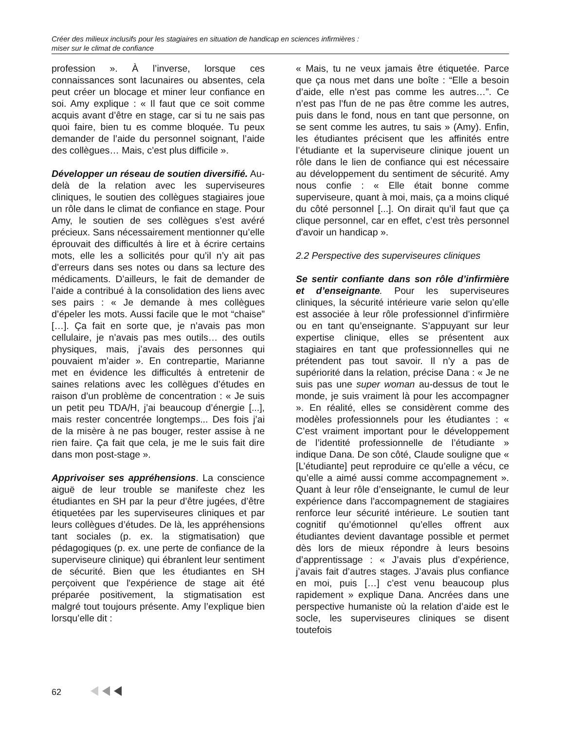Créer des milieux inclusifs pour les stagiaires en situation de handicap en sciences infirmières :
miser sur le climat de confiance
profession ». À l’inverse, lorsque ces connaissances sont lacunaires ou absentes, cela peut créer un blocage et miner leur confiance en soi. Amy explique : « Il faut que ce soit comme acquis avant d’être en stage, car si tu ne sais pas quoi faire, bien tu es comme bloquée. Tu peux demander de l’aide du personnel soignant, l’aide des collègues… Mais, c’est plus difficile ».
Développer un réseau de soutien diversifié. Au-delà de la relation avec les superviseures cliniques, le soutien des collègues stagiaires joue un rôle dans le climat de confiance en stage. Pour Amy, le soutien de ses collègues s’est avéré précieux. Sans nécessairement mentionner qu’elle éprouvait des difficultés à lire et à écrire certains mots, elle les a sollicités pour qu’il n’y ait pas d’erreurs dans ses notes ou dans sa lecture des médicaments. D’ailleurs, le fait de demander de l’aide a contribué à la consolidation des liens avec ses pairs : « Je demande à mes collègues d’épeler les mots. Aussi facile que le mot “chaise” […]. Ça fait en sorte que, je n’avais pas mon cellulaire, je n’avais pas mes outils… des outils physiques, mais, j’avais des personnes qui pouvaient m’aider ». En contrepartie, Marianne met en évidence les difficultés à entretenir de saines relations avec les collègues d’études en raison d’un problème de concentration : « Je suis un petit peu TDA/H, j’ai beaucoup d’énergie [...], mais rester concentrée longtemps... Des fois j’ai de la misère à ne pas bouger, rester assise à ne rien faire. Ça fait que cela, je me le suis fait dire dans mon post-stage ».
Apprivoiser ses appréhensions. La conscience aiguë de leur trouble se manifeste chez les étudiantes en SH par la peur d’être jugées, d’être étiquetées par les superviseures cliniques et par leurs collègues d’études. De là, les appréhensions tant sociales (p. ex. la stigmatisation) que pédagogiques (p. ex. une perte de confiance de la superviseure clinique) qui ébranlent leur sentiment de sécurité. Bien que les étudiantes en SH perçoivent que l'expérience de stage ait été préparée positivement, la stigmatisation est malgré tout toujours présente. Amy l’explique bien lorsqu’elle dit :
« Mais, tu ne veux jamais être étiquetée. Parce que ça nous met dans une boîte : “Elle a besoin d’aide, elle n’est pas comme les autres…”. Ce n’est pas l’fun de ne pas être comme les autres, puis dans le fond, nous en tant que personne, on se sent comme les autres, tu sais » (Amy). Enfin, les étudiantes précisent que les affinités entre l’étudiante et la superviseure clinique jouent un rôle dans le lien de confiance qui est nécessaire au développement du sentiment de sécurité. Amy nous confie : « Elle était bonne comme superviseure, quant à moi, mais, ça a moins cliqué du côté personnel [...]. On dirait qu’il faut que ça clique personnel, car en effet, c’est très personnel d'avoir un handicap ».
2.2 Perspective des superviseures cliniques
Se sentir confiante dans son rôle d’infirmière et d’enseignante. Pour les superviseures cliniques, la sécurité intérieure varie selon qu’elle est associée à leur rôle professionnel d’infirmière ou en tant qu’enseignante. S’appuyant sur leur expertise clinique, elles se présentent aux stagiaires en tant que professionnelles qui ne prétendent pas tout savoir. Il n’y a pas de supériorité dans la relation, précise Dana : « Je ne suis pas une super woman au-dessus de tout le monde, je suis vraiment là pour les accompagner ». En réalité, elles se considèrent comme des modèles professionnels pour les étudiantes : « C’est vraiment important pour le développement de l’identité professionnelle de l’étudiante » indique Dana. De son côté, Claude souligne que « [L’étudiante] peut reproduire ce qu’elle a vécu, ce qu’elle a aimé aussi comme accompagnement ». Quant à leur rôle d’enseignante, le cumul de leur expérience dans l’accompagnement de stagiaires renforce leur sécurité intérieure. Le soutien tant cognitif qu’émotionnel qu’elles offrent aux étudiantes devient davantage possible et permet dès lors de mieux répondre à leurs besoins d’apprentissage : « J’avais plus d’expérience, j’avais fait d’autres stages. J’avais plus confiance en moi, puis […] c’est venu beaucoup plus rapidement » explique Dana. Ancrées dans une perspective humaniste où la relation d’aide est le socle, les superviseures cliniques se disent toutefois
62